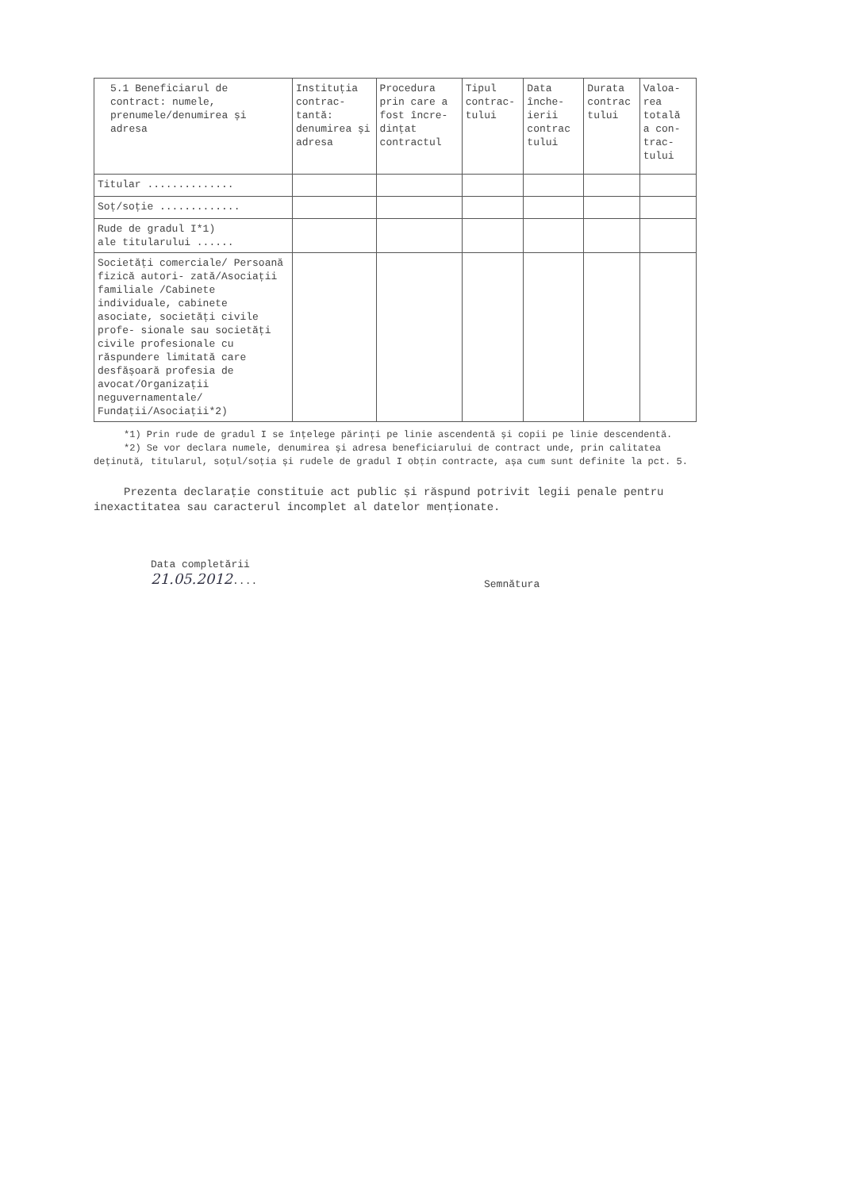| 5.1 Beneficiarul de contract: numele, prenumele/denumirea și adresa | Instituția contrac- tantă: denumirea și adresa | Procedura prin care a fost încre- dințat contractul | Tipul contrac- tului | Data înche- ierii contrac tului | Durata contrac tului | Valoa- rea totală a con- trac- tului |
| --- | --- | --- | --- | --- | --- | --- |
| Titular .............. | | | | | | |
| Soț/soție ............. | | | | | | |
| Rude de gradul I*1) ale titularului ...... | | | | | | |
| Societăți comerciale/ Persoană fizică autori- zată/Asociații familiale /Cabinete individuale, cabinete asociate, societăți civile profe- sionale sau societăți civile profesionale cu răspundere limitată care desfășoară profesia de avocat/Organizații neguvernamentale/ Fundații/Asociații*2) | | | | | | |
*1) Prin rude de gradul I se înțelege părinți pe linie ascendentă și copii pe linie descendentă.
*2) Se vor declara numele, denumirea și adresa beneficiarului de contract unde, prin calitatea deținută, titularul, soțul/soția și rudele de gradul I obțin contracte, așa cum sunt definite la pct. 5.
Prezenta declarație constituie act public și răspund potrivit legii penale pentru inexactitatea sau caracterul incomplet al datelor menționate.
Data completării
21.05.2012....
Semnătura